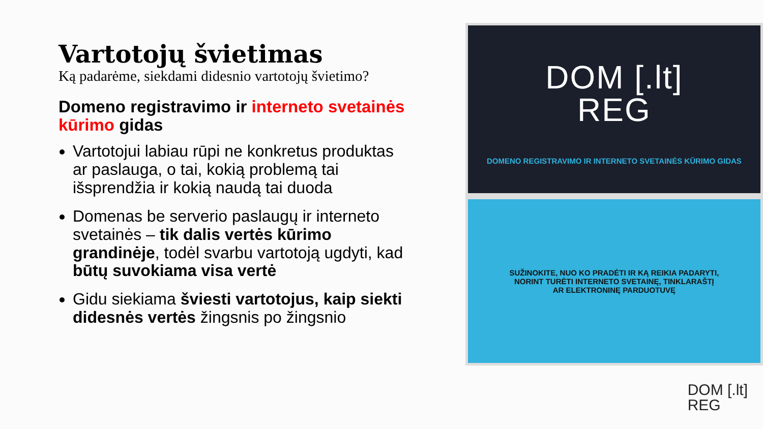Vartotojų švietimas
Ką padarėme, siekdami didesnio vartotojų švietimo?
Domeno registravimo ir interneto svetainės kūrimo gidas
Vartotojui labiau rūpi ne konkretus produktas ar paslauga, o tai, kokią problemą tai išsprendžia ir kokią naudą tai duoda
Domenas be serverio paslaugų ir interneto svetainės – tik dalis vertės kūrimo grandinėje, todėl svarbu vartotoją ugdyti, kad būtų suvokiama visa vertė
Gidu siekiama šviesti vartotojus, kaip siekti didesnės vertės žingsnis po žingsnio
DOM [.lt]
REG
DOMENO REGISTRAVIMO IR INTERNETO SVETAINĖS KŪRIMO GIDAS
SUŽINOKITE, NUO KO PRADĖTI IR KĄ REIKIA PADARYTI, NORINT TURĖTI INTERNETO SVETAINĘ, TINKLARAŠTĮ AR ELEKTRONINĘ PARDUOTUVĘ
DOM [.lt]
REG